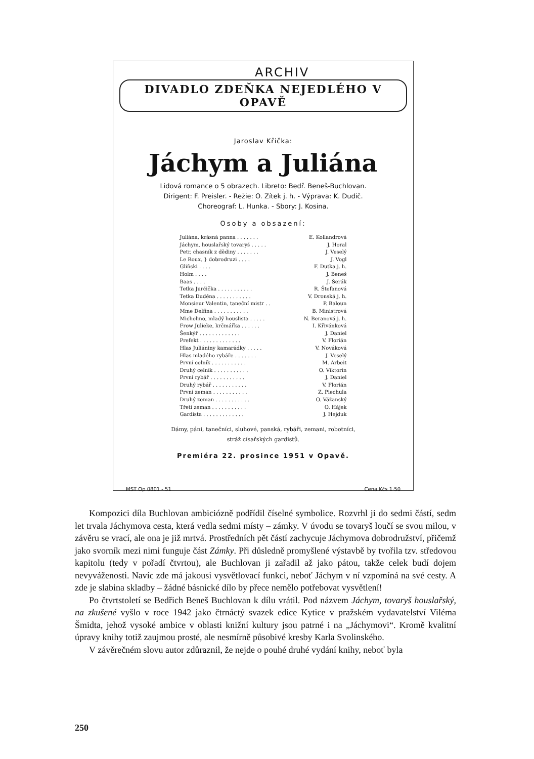ARCHIV
DIVADLO ZDEŇKA NEJEDLÉHO V OPAVĚ
Jaroslav Křička:
Jáchym a Juliána
Lidová romance o 5 obrazech. Libreto: Bedř. Beneš-Buchlovan.
Dirigent: F. Preisler. - Režie: O. Zítek j. h. - Výprava: K. Dudič.
Choreograf: L. Hunka. - Sbory: J. Kosina.
Osoby a obsazení:
Juliána, krásná panna . . . . . . . E. Kollandrová
Jáchym, houslařský tovaryš . . . . . J. Horal
Petr, chasník z dědiny . . . . . . . J. Veselý
Le Roux, } dobrodruzi . . . . J. Vogl
Gliňski . . . . F. Dutka j. h.
Holm . . . . J. Beneš
Baas . . . . J. Šerák
Tetka Jurčička . . . . . . . . . . . R. Štefanová
Tetka Duděna . . . . . . . . . . . V. Dronská j. h.
Monsieur Valentin, taneční mistr . . P. Baloun
Mme Delfina . . . . . . . . . . . B. Ministrová
Michelino, mladý houslista . . . . . N. Beranová j. h.
Frow Julieke, krčmářka . . . . . . I. Křivánková
Šenkýř . . . . . . . . . . . . . J. Daniel
Prefekt . . . . . . . . . . . . . V. Florián
Hlas Juliániny kamarádky . . . . . V. Nováková
Hlas mladého rybáře . . . . . . . J. Veselý
První celník . . . . . . . . . . . M. Arbeit
Druhý celník . . . . . . . . . . . O. Viktorin
První rybář . . . . . . . . . . . J. Daniel
Druhý rybář . . . . . . . . . . . V. Florián
První zeman . . . . . . . . . . . Z. Piechula
Druhý zeman . . . . . . . . . . . O. Vážanský
Třetí zeman . . . . . . . . . . . O. Hájek
Gardista . . . . . . . . . . . . . J. Hejduk
Dámy, páni, tanečníci, sluhové, panská, rybáři, zemani, robotníci,
stráž císařských gardistů.
Premiéra 22. prosince 1951 v Opavě.
MST Op 0801 - 51 Cena Kčs 1·50
Kompozici díla Buchlovan ambiciózně podřídil číselné symbolice. Rozvrhl ji do sedmi částí, sedm let trvala Jáchymova cesta, která vedla sedmi místy – zámky. V úvodu se tovaryš loučí se svou milou, v závěru se vrací, ale ona je již mrtvá. Prostředních pět částí zachycuje Jáchymova dobrodružství, přičemž jako svorník mezi nimi funguje část Zámky. Při důsledně promyšlené výstavbě by tvořila tzv. středovou kapitolu (tedy v pořadí čtvrtou), ale Buchlovan ji zařadil až jako pátou, takže celek budí dojem nevyváženosti. Navíc zde má jakousi vysvětlovací funkci, neboť Jáchym v ní vzpomíná na své cesty. A zde je slabina skladby – žádné básnické dílo by přece nemělo potřebovat vysvětlení!
Po čtvrtstoletí se Bedřich Beneš Buchlovan k dílu vrátil. Pod názvem Jáchym, tovaryš houslařský, na zkušené vyšlo v roce 1942 jako čtrnáctý svazek edice Kytice v pražském vydavatelství Viléma Šmidta, jehož vysoké ambice v oblasti knižní kultury jsou patrné i na „Jáchymovi“. Kromě kvalitní úpravy knihy totiž zaujmou prosté, ale nesmírně působivé kresby Karla Svolinského.
V závěrečném slovu autor zdůraznil, že nejde o pouhé druhé vydání knihy, neboť byla
250